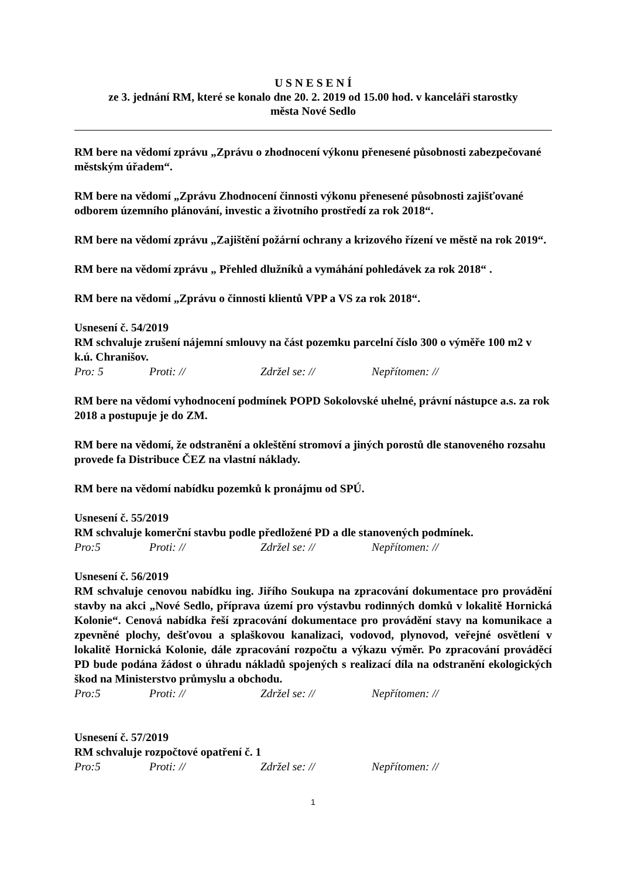U S N E S E N Í
ze 3. jednání RM, které se konalo dne 20. 2. 2019 od 15.00 hod. v kanceláři starostky
města Nové Sedlo
RM bere na vědomí zprávu „Zprávu o zhodnocení výkonu přenesené působnosti zabezpečované městským úřadem“.
RM bere na vědomí „Zprávu Zhodnocení činnosti výkonu přenesené působnosti zajišťované odborem územního plánování, investic a životního prostředí za rok 2018“.
RM bere na vědomí zprávu „Zajištění požární ochrany a krizového řízení ve městě na rok 2019“.
RM bere na vědomí zprávu „ Přehled dlužníků a vymáhání pohledávek za rok 2018“ .
RM bere na vědomí „Zprávu o činnosti klientů VPP a VS za rok 2018“.
Usnesení č. 54/2019
RM schvaluje zrušení nájemní smlouvy na část pozemku parcelní číslo 300 o výměře 100 m2 v k.ú. Chranišov.
Pro: 5 Proti: // Zdržel se: // Nepřítomen: //
RM bere na vědomí vyhodnocení podmínek POPD Sokolovské uhelné, právní nástupce a.s. za rok 2018 a postupuje je do ZM.
RM bere na vědomí, že odstranění a okleštění stromoví a jiných porostů dle stanoveného rozsahu provede fa Distribuce ČEZ na vlastní náklady.
RM bere na vědomí nabídku pozemků k pronájmu od SPÚ.
Usnesení č. 55/2019
RM schvaluje komerční stavbu podle předložené PD a dle stanovených podmínek.
Pro:5 Proti: // Zdržel se: // Nepřítomen: //
Usnesení č. 56/2019
RM schvaluje cenovou nabídku ing. Jiřího Soukupa na zpracování dokumentace pro provádění stavby na akci „Nové Sedlo, příprava území pro výstavbu rodinných domků v lokalitě Hornická Kolonie“. Cenová nabídka řeší zpracování dokumentace pro provádění stavy na komunikace a zpevněné plochy, dešťovou a splaškovou kanalizaci, vodovod, plynovod, veřejné osvětlení v lokalitě Hornická Kolonie, dále zpracování rozpočtu a výkazu výměr. Po zpracování prováděcí PD bude podána žádost o úhradu nákladů spojených s realizací díla na odstranění ekologických škod na Ministerstvo průmyslu a obchodu.
Pro:5 Proti: // Zdržel se: // Nepřítomen: //
Usnesení č. 57/2019
RM schvaluje rozpočtové opatření č. 1
Pro:5 Proti: // Zdržel se: // Nepřítomen: //
1